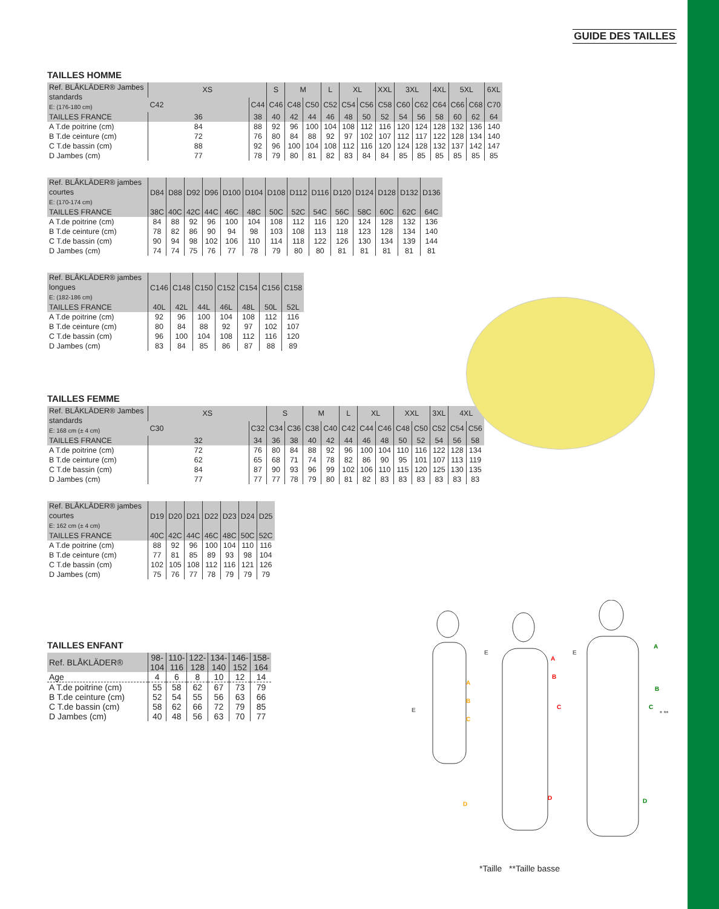GUIDE DES TAILLES
TAILLES HOMME
| Ref. BLÅKLÄDER® Jambes standards E: (176-180 cm) | XS | | S | M | | L | XL | | XXL | 3XL | | 4XL | 5XL | | 6XL |
| --- | --- | --- | --- | --- | --- | --- | --- | --- | --- | --- | --- | --- | --- | --- | --- |
| | C42 | C44 | C46 | C48 | C50 | C52 | C54 | C56 | C58 | C60 | C62 | C64 | C66 | C68 | C70 |
| TAILLES FRANCE | 36 | 38 | 40 | 42 | 44 | 46 | 48 | 50 | 52 | 54 | 56 | 58 | 60 | 62 | 64 |
| A T.de poitrine (cm) | 84 | 88 | 92 | 96 | 100 | 104 | 108 | 112 | 116 | 120 | 124 | 128 | 132 | 136 | 140 |
| B T.de ceinture (cm) | 72 | 76 | 80 | 84 | 88 | 92 | 97 | 102 | 107 | 112 | 117 | 122 | 128 | 134 | 140 |
| C T.de bassin (cm) | 88 | 92 | 96 | 100 | 104 | 108 | 112 | 116 | 120 | 124 | 128 | 132 | 137 | 142 | 147 |
| D Jambes (cm) | 77 | 78 | 79 | 80 | 81 | 82 | 83 | 84 | 84 | 85 | 85 | 85 | 85 | 85 | 85 |
| Ref. BLÅKLÄDER® jambes courtes E: (170-174 cm) | D84 | D88 | D92 | D96 | D100 | D104 | D108 | D112 | D116 | D120 | D124 | D128 | D132 | D136 |
| --- | --- | --- | --- | --- | --- | --- | --- | --- | --- | --- | --- | --- | --- | --- |
| TAILLES FRANCE | 38C | 40C | 42C | 44C | 46C | 48C | 50C | 52C | 54C | 56C | 58C | 60C | 62C | 64C |
| A T.de poitrine (cm) | 84 | 88 | 92 | 96 | 100 | 104 | 108 | 112 | 116 | 120 | 124 | 128 | 132 | 136 |
| B T.de ceinture (cm) | 78 | 82 | 86 | 90 | 94 | 98 | 103 | 108 | 113 | 118 | 123 | 128 | 134 | 140 |
| C T.de bassin (cm) | 90 | 94 | 98 | 102 | 106 | 110 | 114 | 118 | 122 | 126 | 130 | 134 | 139 | 144 |
| D Jambes (cm) | 74 | 74 | 75 | 76 | 77 | 78 | 79 | 80 | 80 | 81 | 81 | 81 | 81 | 81 |
| Ref. BLÅKLÄDER® jambes longues E: (182-186 cm) | C146 | C148 | C150 | C152 | C154 | C156 | C158 |
| --- | --- | --- | --- | --- | --- | --- | --- |
| TAILLES FRANCE | 40L | 42L | 44L | 46L | 48L | 50L | 52L |
| A T.de poitrine (cm) | 92 | 96 | 100 | 104 | 108 | 112 | 116 |
| B T.de ceinture (cm) | 80 | 84 | 88 | 92 | 97 | 102 | 107 |
| C T.de bassin (cm) | 96 | 100 | 104 | 108 | 112 | 116 | 120 |
| D Jambes (cm) | 83 | 84 | 85 | 86 | 87 | 88 | 89 |
TAILLES FEMME
| Ref. BLÅKLÄDER® Jambes standards E: 168 cm (± 4 cm) | XS | | S | | M | | L | XL | | XXL | | 3XL | 4XL | |
| --- | --- | --- | --- | --- | --- | --- | --- | --- | --- | --- | --- | --- | --- | --- |
| | C30 | C32 | C34 | C36 | C38 | C40 | C42 | C44 | C46 | C48 | C50 | C52 | C54 | C56 |
| TAILLES FRANCE | 32 | 34 | 36 | 38 | 40 | 42 | 44 | 46 | 48 | 50 | 52 | 54 | 56 | 58 |
| A T.de poitrine (cm) | 72 | 76 | 80 | 84 | 88 | 92 | 96 | 100 | 104 | 110 | 116 | 122 | 128 | 134 |
| B T.de ceinture (cm) | 62 | 65 | 68 | 71 | 74 | 78 | 82 | 86 | 90 | 95 | 101 | 107 | 113 | 119 |
| C T.de bassin (cm) | 84 | 87 | 90 | 93 | 96 | 99 | 102 | 106 | 110 | 115 | 120 | 125 | 130 | 135 |
| D Jambes (cm) | 77 | 77 | 77 | 78 | 79 | 80 | 81 | 82 | 83 | 83 | 83 | 83 | 83 | 83 |
| Ref. BLÅKLÄDER® jambes courtes E: 162 cm (± 4 cm) | D19 | D20 | D21 | D22 | D23 | D24 | D25 |
| --- | --- | --- | --- | --- | --- | --- | --- |
| TAILLES FRANCE | 40C | 42C | 44C | 46C | 48C | 50C | 52C |
| A T.de poitrine (cm) | 88 | 92 | 96 | 100 | 104 | 110 | 116 |
| B T.de ceinture (cm) | 77 | 81 | 85 | 89 | 93 | 98 | 104 |
| C T.de bassin (cm) | 102 | 105 | 108 | 112 | 116 | 121 | 126 |
| D Jambes (cm) | 75 | 76 | 77 | 78 | 79 | 79 | 79 |
TAILLES ENFANT
| Ref. BLÅKLÄDER® | 98- 104 | 110- 116 | 122- 128 | 134- 140 | 146- 152 | 158- 164 |
| --- | --- | --- | --- | --- | --- | --- |
| Age | 4 | 6 | 8 | 10 | 12 | 14 |
| A T.de poitrine (cm) | 55 | 58 | 62 | 67 | 73 | 79 |
| B T.de ceinture (cm) | 52 | 54 | 55 | 56 | 63 | 66 |
| C T.de bassin (cm) | 58 | 62 | 66 | 72 | 79 | 85 |
| D Jambes (cm) | 40 | 48 | 56 | 63 | 70 | 77 |
A
B
C
D
E
A
B
C
D
E
A
B
C
D
E
* **
*Taille **Taille basse